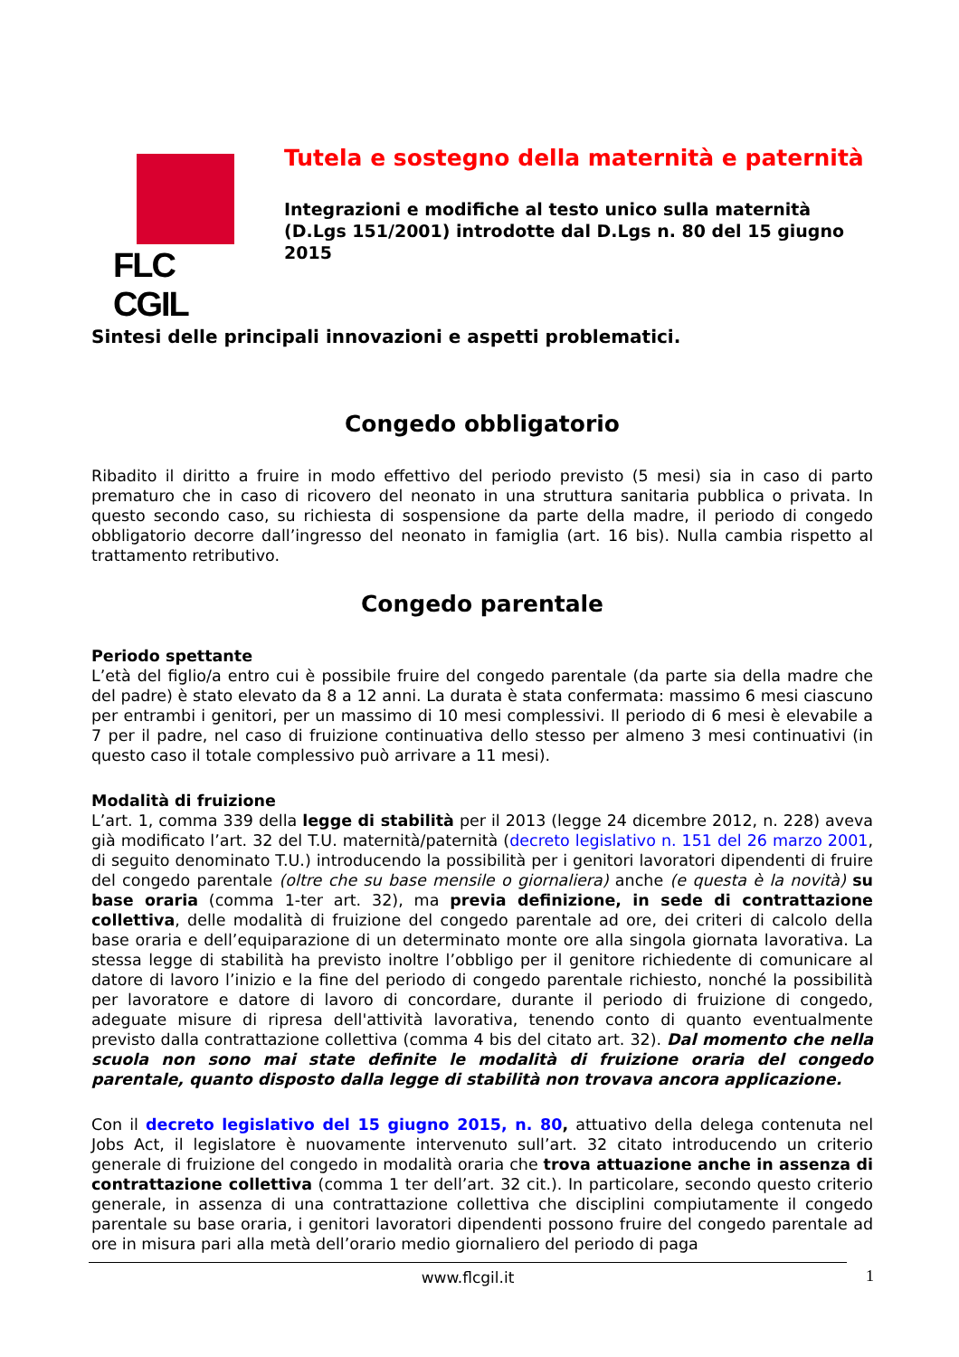FLC CGIL
Tutela e sostegno della maternità e paternità
Integrazioni e modifiche al testo unico sulla maternità (D.Lgs 151/2001) introdotte dal D.Lgs n. 80 del 15 giugno 2015
Sintesi delle principali innovazioni e aspetti problematici.
Congedo obbligatorio
Ribadito il diritto a fruire in modo effettivo del periodo previsto (5 mesi) sia in caso di parto prematuro che in caso di ricovero del neonato in una struttura sanitaria pubblica o privata. In questo secondo caso, su richiesta di sospensione da parte della madre, il periodo di congedo obbligatorio decorre dall’ingresso del neonato in famiglia (art. 16 bis). Nulla cambia rispetto al trattamento retributivo.
Congedo parentale
Periodo spettante
L’età del figlio/a entro cui è possibile fruire del congedo parentale (da parte sia della madre che del padre) è stato elevato da 8 a 12 anni. La durata è stata confermata: massimo 6 mesi ciascuno per entrambi i genitori, per un massimo di 10 mesi complessivi. Il periodo di 6 mesi è elevabile a 7 per il padre, nel caso di fruizione continuativa dello stesso per almeno 3 mesi continuativi (in questo caso il totale complessivo può arrivare a 11 mesi).
Modalità di fruizione
L’art. 1, comma 339 della legge di stabilità per il 2013 (legge 24 dicembre 2012, n. 228) aveva già modificato l’art. 32 del T.U. maternità/paternità (decreto legislativo n. 151 del 26 marzo 2001, di seguito denominato T.U.) introducendo la possibilità per i genitori lavoratori dipendenti di fruire del congedo parentale (oltre che su base mensile o giornaliera) anche (e questa è la novità) su base oraria (comma 1-ter art. 32), ma previa definizione, in sede di contrattazione collettiva, delle modalità di fruizione del congedo parentale ad ore, dei criteri di calcolo della base oraria e dell’equiparazione di un determinato monte ore alla singola giornata lavorativa. La stessa legge di stabilità ha previsto inoltre l’obbligo per il genitore richiedente di comunicare al datore di lavoro l’inizio e la fine del periodo di congedo parentale richiesto, nonché la possibilità per lavoratore e datore di lavoro di concordare, durante il periodo di fruizione di congedo, adeguate misure di ripresa dell'attività lavorativa, tenendo conto di quanto eventualmente previsto dalla contrattazione collettiva (comma 4 bis del citato art. 32). Dal momento che nella scuola non sono mai state definite le modalità di fruizione oraria del congedo parentale, quanto disposto dalla legge di stabilità non trovava ancora applicazione.
Con il decreto legislativo del 15 giugno 2015, n. 80, attuativo della delega contenuta nel Jobs Act, il legislatore è nuovamente intervenuto sull’art. 32 citato introducendo un criterio generale di fruizione del congedo in modalità oraria che trova attuazione anche in assenza di contrattazione collettiva (comma 1 ter dell’art. 32 cit.). In particolare, secondo questo criterio generale, in assenza di una contrattazione collettiva che disciplini compiutamente il congedo parentale su base oraria, i genitori lavoratori dipendenti possono fruire del congedo parentale ad ore in misura pari alla metà dell’orario medio giornaliero del periodo di paga
www.flcgil.it 1